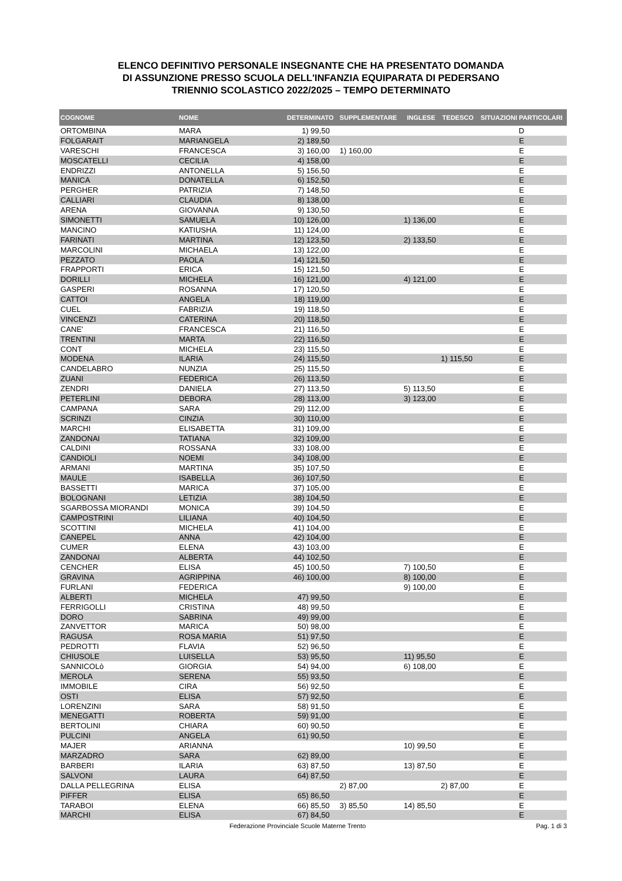ELENCO DEFINITIVO PERSONALE INSEGNANTE CHE HA PRESENTATO DOMANDA
DI ASSUNZIONE PRESSO SCUOLA DELL'INFANZIA EQUIPARATA DI PEDERSANO
TRIENNIO SCOLASTICO 2022/2025 – TEMPO DETERMINATO
| COGNOME | NOME | DETERMINATO | SUPPLEMENTARE | INGLESE | TEDESCO | SITUAZIONI PARTICOLARI |
| --- | --- | --- | --- | --- | --- | --- |
| ORTOMBINA | MARA | 1) 99,50 | | | | D |
| FOLGARAIT | MARIANGELA | 2) 189,50 | | | | E |
| VARESCHI | FRANCESCA | 3) 160,00 | 1) 160,00 | | | E |
| MOSCATELLI | CECILIA | 4) 158,00 | | | | E |
| ENDRIZZI | ANTONELLA | 5) 156,50 | | | | E |
| MANICA | DONATELLA | 6) 152,50 | | | | E |
| PERGHER | PATRIZIA | 7) 148,50 | | | | E |
| CALLIARI | CLAUDIA | 8) 138,00 | | | | E |
| ARENA | GIOVANNA | 9) 130,50 | | | | E |
| SIMONETTI | SAMUELA | 10) 126,00 | | 1) 136,00 | | E |
| MANCINO | KATIUSHA | 11) 124,00 | | | | E |
| FARINATI | MARTINA | 12) 123,50 | | 2) 133,50 | | E |
| MARCOLINI | MICHAELA | 13) 122,00 | | | | E |
| PEZZATO | PAOLA | 14) 121,50 | | | | E |
| FRAPPORTI | ERICA | 15) 121,50 | | | | E |
| DORILLI | MICHELA | 16) 121,00 | | 4) 121,00 | | E |
| GASPERI | ROSANNA | 17) 120,50 | | | | E |
| CATTOI | ANGELA | 18) 119,00 | | | | E |
| CUEL | FABRIZIA | 19) 118,50 | | | | E |
| VINCENZI | CATERINA | 20) 118,50 | | | | E |
| CANE' | FRANCESCA | 21) 116,50 | | | | E |
| TRENTINI | MARTA | 22) 116,50 | | | | E |
| CONT | MICHELA | 23) 115,50 | | | | E |
| MODENA | ILARIA | 24) 115,50 | | | 1) 115,50 | E |
| CANDELABRO | NUNZIA | 25) 115,50 | | | | E |
| ZUANI | FEDERICA | 26) 113,50 | | | | E |
| ZENDRI | DANIELA | 27) 113,50 | | 5) 113,50 | | E |
| PETERLINI | DEBORA | 28) 113,00 | | 3) 123,00 | | E |
| CAMPANA | SARA | 29) 112,00 | | | | E |
| SCRINZI | CINZIA | 30) 110,00 | | | | E |
| MARCHI | ELISABETTA | 31) 109,00 | | | | E |
| ZANDONAI | TATIANA | 32) 109,00 | | | | E |
| CALDINI | ROSSANA | 33) 108,00 | | | | E |
| CANDIOLI | NOEMI | 34) 108,00 | | | | E |
| ARMANI | MARTINA | 35) 107,50 | | | | E |
| MAULE | ISABELLA | 36) 107,50 | | | | E |
| BASSETTI | MARICA | 37) 105,00 | | | | E |
| BOLOGNANI | LETIZIA | 38) 104,50 | | | | E |
| SGARBOSSA MIORANDI | MONICA | 39) 104,50 | | | | E |
| CAMPOSTRINI | LILIANA | 40) 104,50 | | | | E |
| SCOTTINI | MICHELA | 41) 104,00 | | | | E |
| CANEPEL | ANNA | 42) 104,00 | | | | E |
| CUMER | ELENA | 43) 103,00 | | | | E |
| ZANDONAI | ALBERTA | 44) 102,50 | | | | E |
| CENCHER | ELISA | 45) 100,50 | | 7) 100,50 | | E |
| GRAVINA | AGRIPPINA | 46) 100,00 | | 8) 100,00 | | E |
| FURLANI | FEDERICA | | | 9) 100,00 | | E |
| ALBERTI | MICHELA | 47) 99,50 | | | | E |
| FERRIGOLLI | CRISTINA | 48) 99,50 | | | | E |
| DORO | SABRINA | 49) 99,00 | | | | E |
| ZANVETTOR | MARICA | 50) 98,00 | | | | E |
| RAGUSA | ROSA MARIA | 51) 97,50 | | | | E |
| PEDROTTI | FLAVIA | 52) 96,50 | | | | E |
| CHIUSOLE | LUISELLA | 53) 95,50 | | 11) 95,50 | | E |
| SANNICOLò | GIORGIA | 54) 94,00 | | 6) 108,00 | | E |
| MEROLA | SERENA | 55) 93,50 | | | | E |
| IMMOBILE | CIRA | 56) 92,50 | | | | E |
| OSTI | ELISA | 57) 92,50 | | | | E |
| LORENZINI | SARA | 58) 91,50 | | | | E |
| MENEGATTI | ROBERTA | 59) 91,00 | | | | E |
| BERTOLINI | CHIARA | 60) 90,50 | | | | E |
| PULCINI | ANGELA | 61) 90,50 | | | | E |
| MAJER | ARIANNA | | | 10) 99,50 | | E |
| MARZADRO | SARA | 62) 89,00 | | | | E |
| BARBERI | ILARIA | 63) 87,50 | | 13) 87,50 | | E |
| SALVONI | LAURA | 64) 87,50 | | | | E |
| DALLA PELLEGRINA | ELISA | | 2) 87,00 | | 2) 87,00 | E |
| PIFFER | ELISA | 65) 86,50 | | | | E |
| TARABOI | ELENA | 66) 85,50 | 3) 85,50 | 14) 85,50 | | E |
| MARCHI | ELISA | 67) 84,50 | | | | E |
Federazione Provinciale Scuole Materne Trento
Pag. 1 di 3